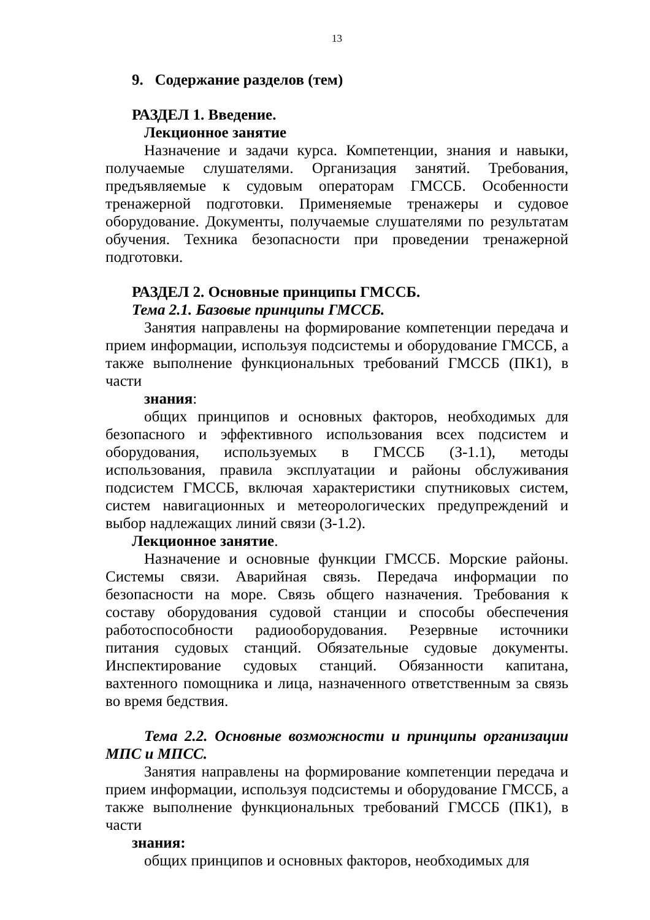13
9. Содержание разделов (тем)
РАЗДЕЛ 1. Введение.
Лекционное занятие
Назначение и задачи курса. Компетенции, знания и навыки, получаемые слушателями. Организация занятий. Требования, предъявляемые к судовым операторам ГМССБ. Особенности тренажерной подготовки. Применяемые тренажеры и судовое оборудование. Документы, получаемые слушателями по результатам обучения. Техника безопасности при проведении тренажерной подготовки.
РАЗДЕЛ 2. Основные принципы ГМССБ.
Тема 2.1. Базовые принципы ГМССБ.
Занятия направлены на формирование компетенции передача и прием информации, используя подсистемы и оборудование ГМССБ, а также выполнение функциональных требований ГМССБ (ПК1), в части
знания:
общих принципов и основных факторов, необходимых для безопасного и эффективного использования всех подсистем и оборудования, используемых в ГМССБ (З-1.1), методы использования, правила эксплуатации и районы обслуживания подсистем ГМССБ, включая характеристики спутниковых систем, систем навигационных и метеорологических предупреждений и выбор надлежащих линий связи (З-1.2).
Лекционное занятие.
Назначение и основные функции ГМССБ. Морские районы. Системы связи. Аварийная связь. Передача информации по безопасности на море. Связь общего назначения. Требования к составу оборудования судовой станции и способы обеспечения работоспособности радиооборудования. Резервные источники питания судовых станций. Обязательные судовые документы. Инспектирование судовых станций. Обязанности капитана, вахтенного помощника и лица, назначенного ответственным за связь во время бедствия.
Тема 2.2. Основные возможности и принципы организации МПС и МПСС.
Занятия направлены на формирование компетенции передача и прием информации, используя подсистемы и оборудование ГМССБ, а также выполнение функциональных требований ГМССБ (ПК1), в части
знания:
общих принципов и основных факторов, необходимых для